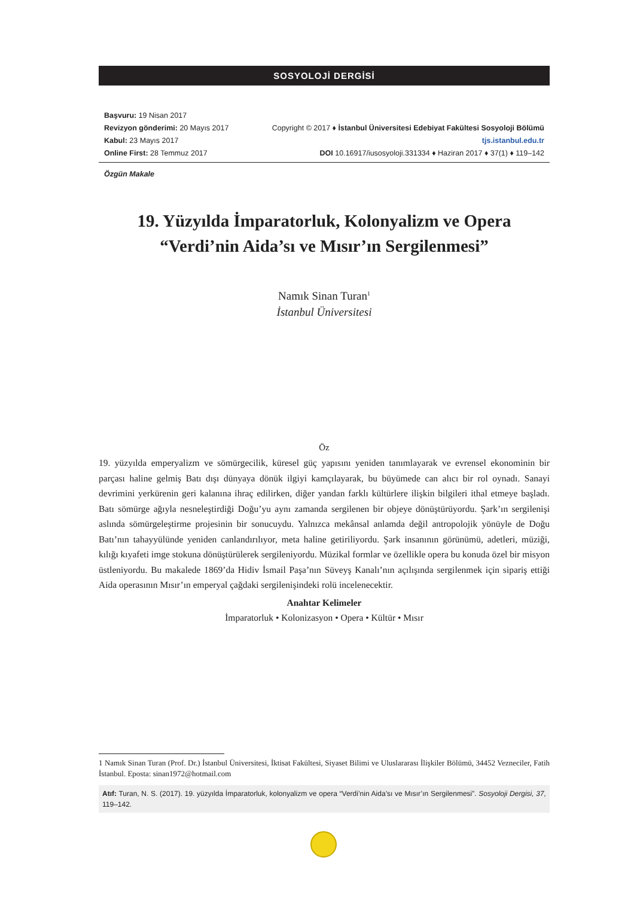SOSYOLOJİ DERGİSİ
Başvuru: 19 Nisan 2017
Revizyon gönderimi: 20 Mayıs 2017
Kabul: 23 Mayıs 2017
Online First: 28 Temmuz 2017
Copyright © 2017 ♦ İstanbul Üniversitesi Edebiyat Fakültesi Sosyoloji Bölümü
tjs.istanbul.edu.tr
DOI 10.16917/iusosyoloji.331334 ♦ Haziran 2017 ♦ 37(1) ♦ 119–142
Özgün Makale
19. Yüzyılda İmparatorluk, Kolonyalizm ve Opera
“Verdi’nin Aida’sı ve Mısır’ın Sergilenmesi”
Namık Sinan Turan<sup>1</sup>
İstanbul Üniversitesi
Öz
19. yüzyılda emperyalizm ve sömürgecilik, küresel güç yapısını yeniden tanımlayarak ve evrensel ekonominin bir parçası haline gelmiş Batı dışı dünyaya dönük ilgiyi kamçılayarak, bu büyümede can alıcı bir rol oynadı. Sanayi devrimini yerkürenin geri kalanına ihraç edilirken, diğer yandan farklı kültürlere ilişkin bilgileri ithal etmeye başladı. Batı sömürge ağıyla nesneleştirdiği Doğu’yu aynı zamanda sergilenen bir objeye dönüştürüyordu. Şark’ın sergilenişi aslında sömürgeleştirme projesinin bir sonucuydu. Yalnızca mekânsal anlamda değil antropolojik yönüyle de Doğu Batı’nın tahayyülünde yeniden canlandırılıyor, meta haline getiriliyordu. Şark insanının görünümü, adetleri, müziği, kılığı kıyafeti imge stokuna dönüştürülerek sergileniyordu. Müzikal formlar ve özellikle opera bu konuda özel bir misyon üstleniyordu. Bu makalede 1869’da Hidiv İsmail Paşa’nın Süveyş Kanalı’nın açılışında sergilenmek için sipariş ettiği Aida operasının Mısır’ın emperyal çağdaki sergilenişindeki rolü incelenecektir.
Anahtar Kelimeler
İmparatorluk • Kolonizasyon • Opera • Kültür • Mısır
1 Namık Sinan Turan (Prof. Dr.) İstanbul Üniversitesi, İktisat Fakültesi, Siyaset Bilimi ve Uluslararası İlişkiler Bölümü, 34452 Vezneciler, Fatih İstanbul. Eposta: sinan1972@hotmail.com
Atıf: Turan, N. S. (2017). 19. yüzyılda İmparatorluk, kolonyalizm ve opera “Verdi’nin Aida’sı ve Mısır’ın Sergilenmesi”. Sosyoloji Dergisi, 37, 119–142.